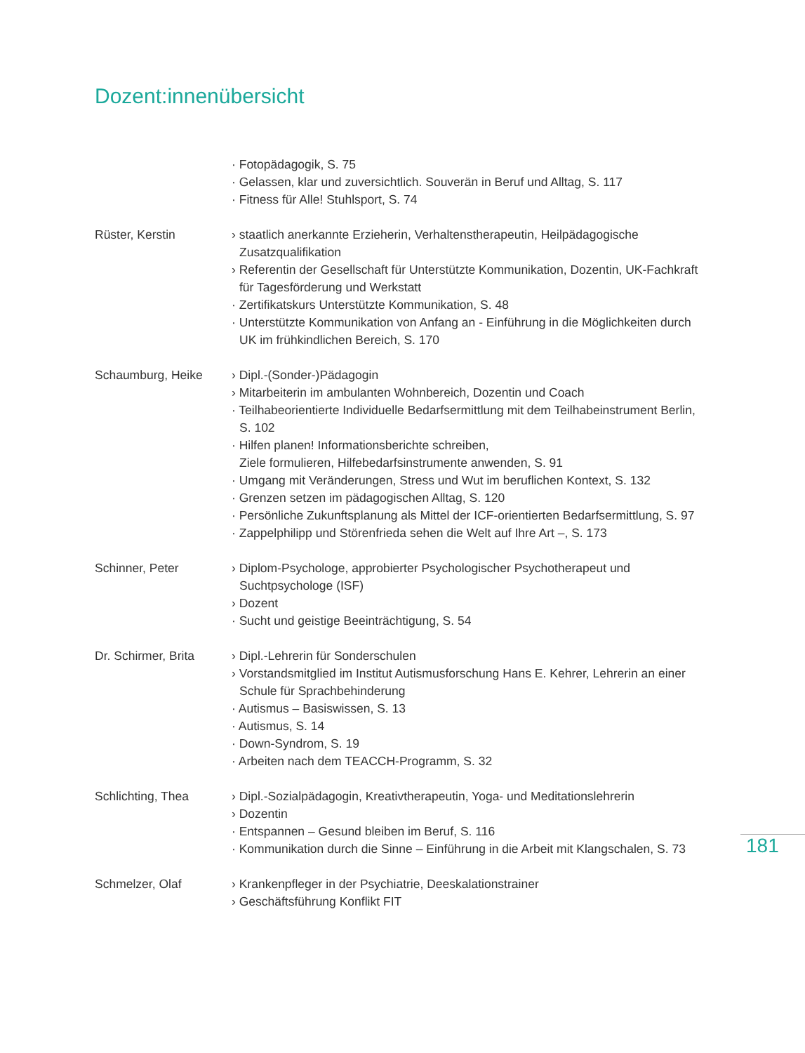Dozent:innenübersicht
· Fotopädagogik, S. 75
· Gelassen, klar und zuversichtlich. Souverän in Beruf und Alltag, S. 117
· Fitness für Alle! Stuhlsport, S. 74
Rüster, Kerstin › staatlich anerkannte Erzieherin, Verhaltenstherapeutin, Heilpädagogische Zusatzqualifikation
› Referentin der Gesellschaft für Unterstützte Kommunikation, Dozentin, UK-Fachkraft für Tagesförderung und Werkstatt
· Zertifikatskurs Unterstützte Kommunikation, S. 48
· Unterstützte Kommunikation von Anfang an - Einführung in die Möglichkeiten durch UK im frühkindlichen Bereich, S. 170
Schaumburg, Heike › Dipl.-(Sonder-)Pädagogin
› Mitarbeiterin im ambulanten Wohnbereich, Dozentin und Coach
· Teilhabeorientierte Individuelle Bedarfsermittlung mit dem Teilhabeinstrument Berlin, S. 102
· Hilfen planen! Informationsberichte schreiben,
Ziele formulieren, Hilfebedarfsinstrumente anwenden, S. 91
· Umgang mit Veränderungen, Stress und Wut im beruflichen Kontext, S. 132
· Grenzen setzen im pädagogischen Alltag, S. 120
· Persönliche Zukunftsplanung als Mittel der ICF-orientierten Bedarfsermittlung, S. 97
· Zappelphilipp und Störenfrieda sehen die Welt auf Ihre Art –, S. 173
Schinner, Peter › Diplom-Psychologe, approbierter Psychologischer Psychotherapeut und Suchtpsychologe (ISF)
› Dozent
· Sucht und geistige Beeinträchtigung, S. 54
Dr. Schirmer, Brita
› Dipl.-Lehrerin für Sonderschulen
› Vorstandsmitglied im Institut Autismusforschung Hans E. Kehrer, Lehrerin an einer Schule für Sprachbehinderung
· Autismus – Basiswissen, S. 13
· Autismus, S. 14
· Down-Syndrom, S. 19
· Arbeiten nach dem TEACCH-Programm, S. 32
Schlichting, Thea › Dipl.-Sozialpädagogin, Kreativtherapeutin, Yoga- und Meditationslehrerin
› Dozentin
· Entspannen – Gesund bleiben im Beruf, S. 116
· Kommunikation durch die Sinne – Einführung in die Arbeit mit Klangschalen, S. 73
Schmelzer, Olaf › Krankenpfleger in der Psychiatrie, Deeskalationstrainer
› Geschäftsführung Konflikt FIT
181